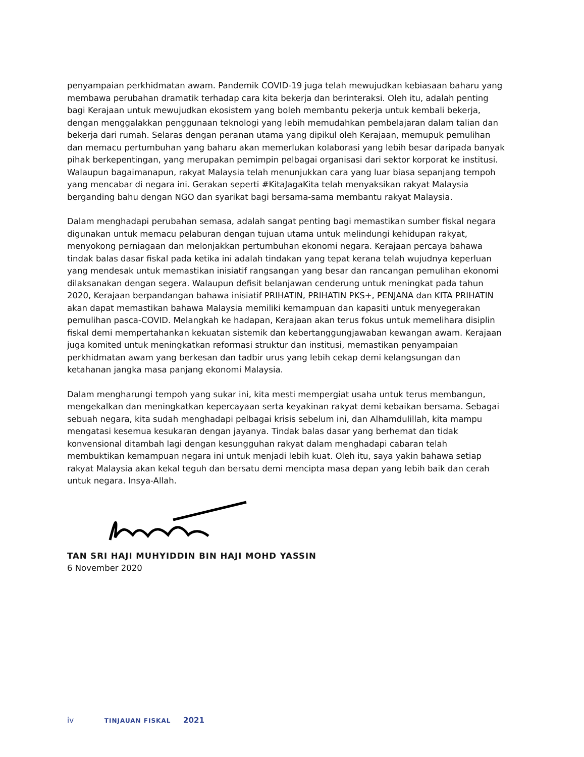penyampaian perkhidmatan awam. Pandemik COVID-19 juga telah mewujudkan kebiasaan baharu yang membawa perubahan dramatik terhadap cara kita bekerja dan berinteraksi. Oleh itu, adalah penting bagi Kerajaan untuk mewujudkan ekosistem yang boleh membantu pekerja untuk kembali bekerja, dengan menggalakkan penggunaan teknologi yang lebih memudahkan pembelajaran dalam talian dan bekerja dari rumah. Selaras dengan peranan utama yang dipikul oleh Kerajaan, memupuk pemulihan dan memacu pertumbuhan yang baharu akan memerlukan kolaborasi yang lebih besar daripada banyak pihak berkepentingan, yang merupakan pemimpin pelbagai organisasi dari sektor korporat ke institusi. Walaupun bagaimanapun, rakyat Malaysia telah menunjukkan cara yang luar biasa sepanjang tempoh yang mencabar di negara ini. Gerakan seperti #KitaJagaKita telah menyaksikan rakyat Malaysia berganding bahu dengan NGO dan syarikat bagi bersama-sama membantu rakyat Malaysia.
Dalam menghadapi perubahan semasa, adalah sangat penting bagi memastikan sumber fiskal negara digunakan untuk memacu pelaburan dengan tujuan utama untuk melindungi kehidupan rakyat, menyokong perniagaan dan melonjakkan pertumbuhan ekonomi negara. Kerajaan percaya bahawa tindak balas dasar fiskal pada ketika ini adalah tindakan yang tepat kerana telah wujudnya keperluan yang mendesak untuk memastikan inisiatif rangsangan yang besar dan rancangan pemulihan ekonomi dilaksanakan dengan segera. Walaupun defisit belanjawan cenderung untuk meningkat pada tahun 2020, Kerajaan berpandangan bahawa inisiatif PRIHATIN, PRIHATIN PKS+, PENJANA dan KITA PRIHATIN akan dapat memastikan bahawa Malaysia memiliki kemampuan dan kapasiti untuk menyegerakan pemulihan pasca-COVID. Melangkah ke hadapan, Kerajaan akan terus fokus untuk memelihara disiplin fiskal demi mempertahankan kekuatan sistemik dan kebertanggungjawaban kewangan awam. Kerajaan juga komited untuk meningkatkan reformasi struktur dan institusi, memastikan penyampaian perkhidmatan awam yang berkesan dan tadbir urus yang lebih cekap demi kelangsungan dan ketahanan jangka masa panjang ekonomi Malaysia.
Dalam mengharungi tempoh yang sukar ini, kita mesti mempergiat usaha untuk terus membangun, mengekalkan dan meningkatkan kepercayaan serta keyakinan rakyat demi kebaikan bersama. Sebagai sebuah negara, kita sudah menghadapi pelbagai krisis sebelum ini, dan Alhamdulillah, kita mampu mengatasi kesemua kesukaran dengan jayanya. Tindak balas dasar yang berhemat dan tidak konvensional ditambah lagi dengan kesungguhan rakyat dalam menghadapi cabaran telah membuktikan kemampuan negara ini untuk menjadi lebih kuat. Oleh itu, saya yakin bahawa setiap rakyat Malaysia akan kekal teguh dan bersatu demi mencipta masa depan yang lebih baik dan cerah untuk negara. Insya-Allah.
TAN SRI HAJI MUHYIDDIN BIN HAJI MOHD YASSIN
6 November 2020
iv TINJAUAN FISKAL 2021